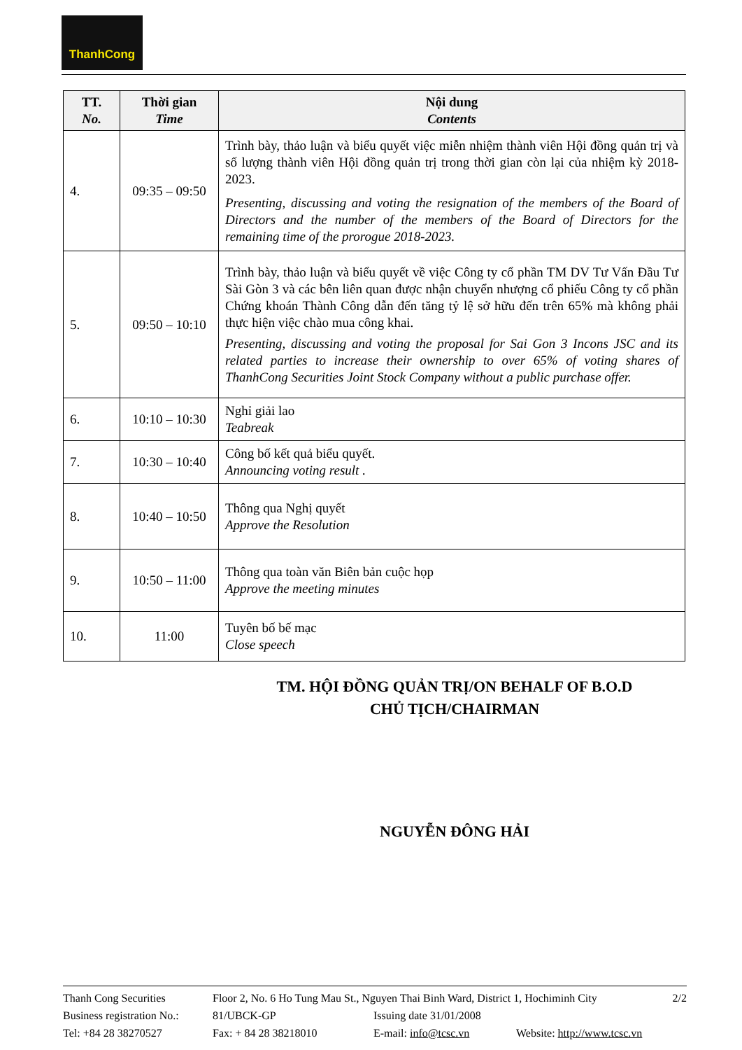ThanhCong
| TT. No. | Thời gian Time | Nội dung Contents |
| --- | --- | --- |
| 4. | 09:35 – 09:50 | Trình bày, thảo luận và biểu quyết việc miễn nhiệm thành viên Hội đồng quản trị và số lượng thành viên Hội đồng quản trị trong thời gian còn lại của nhiệm kỳ 2018-2023. Presenting, discussing and voting the resignation of the members of the Board of Directors and the number of the members of the Board of Directors for the remaining time of the prorogue 2018-2023. |
| 5. | 09:50 – 10:10 | Trình bày, thảo luận và biểu quyết về việc Công ty cổ phần TM DV Tư Vấn Đầu Tư Sài Gòn 3 và các bên liên quan được nhận chuyển nhượng cổ phiếu Công ty cổ phần Chứng khoán Thành Công dẫn đến tăng tỷ lệ sở hữu đến trên 65% mà không phải thực hiện việc chào mua công khai. Presenting, discussing and voting the proposal for Sai Gon 3 Incons JSC and its related parties to increase their ownership to over 65% of voting shares of ThanhCong Securities Joint Stock Company without a public purchase offer. |
| 6. | 10:10 – 10:30 | Nghỉ giải lao Teabreak |
| 7. | 10:30 – 10:40 | Công bố kết quả biểu quyết. Announcing voting result . |
| 8. | 10:40 – 10:50 | Thông qua Nghị quyết Approve the Resolution |
| 9. | 10:50 – 11:00 | Thông qua toàn văn Biên bản cuộc họp Approve the meeting minutes |
| 10. | 11:00 | Tuyên bố bế mạc Close speech |
TM. HỘI ĐỒNG QUẢN TRỊ/ON BEHALF OF B.O.D
CHỦ TỊCH/CHAIRMAN
NGUYỄN ĐÔNG HẢI
Thanh Cong Securities Floor 2, No. 6 Ho Tung Mau St., Nguyen Thai Binh Ward, District 1, Hochiminh City 2/2
Business registration No.: 81/UBCK-GP Issuing date 31/01/2008
Tel: +84 28 38270527 Fax: + 84 28 38218010 E-mail: info@tcsc.vn Website: http://www.tcsc.vn